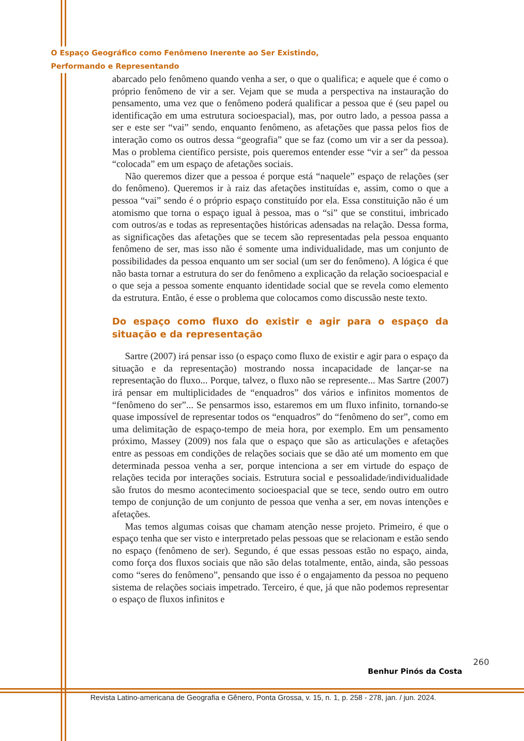O Espaço Geográfico como Fenômeno Inerente ao Ser Existindo,
Performando e Representando
abarcado pelo fenômeno quando venha a ser, o que o qualifica; e aquele que é como o próprio fenômeno de vir a ser. Vejam que se muda a perspectiva na instauração do pensamento, uma vez que o fenômeno poderá qualificar a pessoa que é (seu papel ou identificação em uma estrutura socioespacial), mas, por outro lado, a pessoa passa a ser e este ser “vai” sendo, enquanto fenômeno, as afetações que passa pelos fios de interação como os outros dessa “geografia” que se faz (como um vir a ser da pessoa). Mas o problema científico persiste, pois queremos entender esse “vir a ser” da pessoa “colocada” em um espaço de afetações sociais.
Não queremos dizer que a pessoa é porque está “naquele” espaço de relações (ser do fenômeno). Queremos ir à raiz das afetações instituídas e, assim, como o que a pessoa “vai” sendo é o próprio espaço constituído por ela. Essa constituição não é um atomismo que torna o espaço igual à pessoa, mas o “si” que se constitui, imbricado com outros/as e todas as representações históricas adensadas na relação. Dessa forma, as significações das afetações que se tecem são representadas pela pessoa enquanto fenômeno de ser, mas isso não é somente uma individualidade, mas um conjunto de possibilidades da pessoa enquanto um ser social (um ser do fenômeno). A lógica é que não basta tornar a estrutura do ser do fenômeno a explicação da relação socioespacial e o que seja a pessoa somente enquanto identidade social que se revela como elemento da estrutura. Então, é esse o problema que colocamos como discussão neste texto.
Do espaço como fluxo do existir e agir para o espaço da situação e da representação
Sartre (2007) irá pensar isso (o espaço como fluxo de existir e agir para o espaço da situação e da representação) mostrando nossa incapacidade de lançar-se na representação do fluxo... Porque, talvez, o fluxo não se represente... Mas Sartre (2007) irá pensar em multiplicidades de “enquadros” dos vários e infinitos momentos de “fenômeno do ser”... Se pensarmos isso, estaremos em um fluxo infinito, tornando-se quase impossível de representar todos os “enquadros” do “fenômeno do ser”, como em uma delimitação de espaço-tempo de meia hora, por exemplo. Em um pensamento próximo, Massey (2009) nos fala que o espaço que são as articulações e afetações entre as pessoas em condições de relações sociais que se dão até um momento em que determinada pessoa venha a ser, porque intenciona a ser em virtude do espaço de relações tecida por interações sociais. Estrutura social e pessoalidade/individualidade são frutos do mesmo acontecimento socioespacial que se tece, sendo outro em outro tempo de conjunção de um conjunto de pessoa que venha a ser, em novas intenções e afetações.
Mas temos algumas coisas que chamam atenção nesse projeto. Primeiro, é que o espaço tenha que ser visto e interpretado pelas pessoas que se relacionam e estão sendo no espaço (fenômeno de ser). Segundo, é que essas pessoas estão no espaço, ainda, como força dos fluxos sociais que não são delas totalmente, então, ainda, são pessoas como “seres do fenômeno”, pensando que isso é o engajamento da pessoa no pequeno sistema de relações sociais impetrado. Terceiro, é que, já que não podemos representar o espaço de fluxos infinitos e
260
Benhur Pinós da Costa
Revista Latino-americana de Geografia e Gênero, Ponta Grossa, v. 15, n. 1, p. 258 - 278, jan. / jun. 2024.